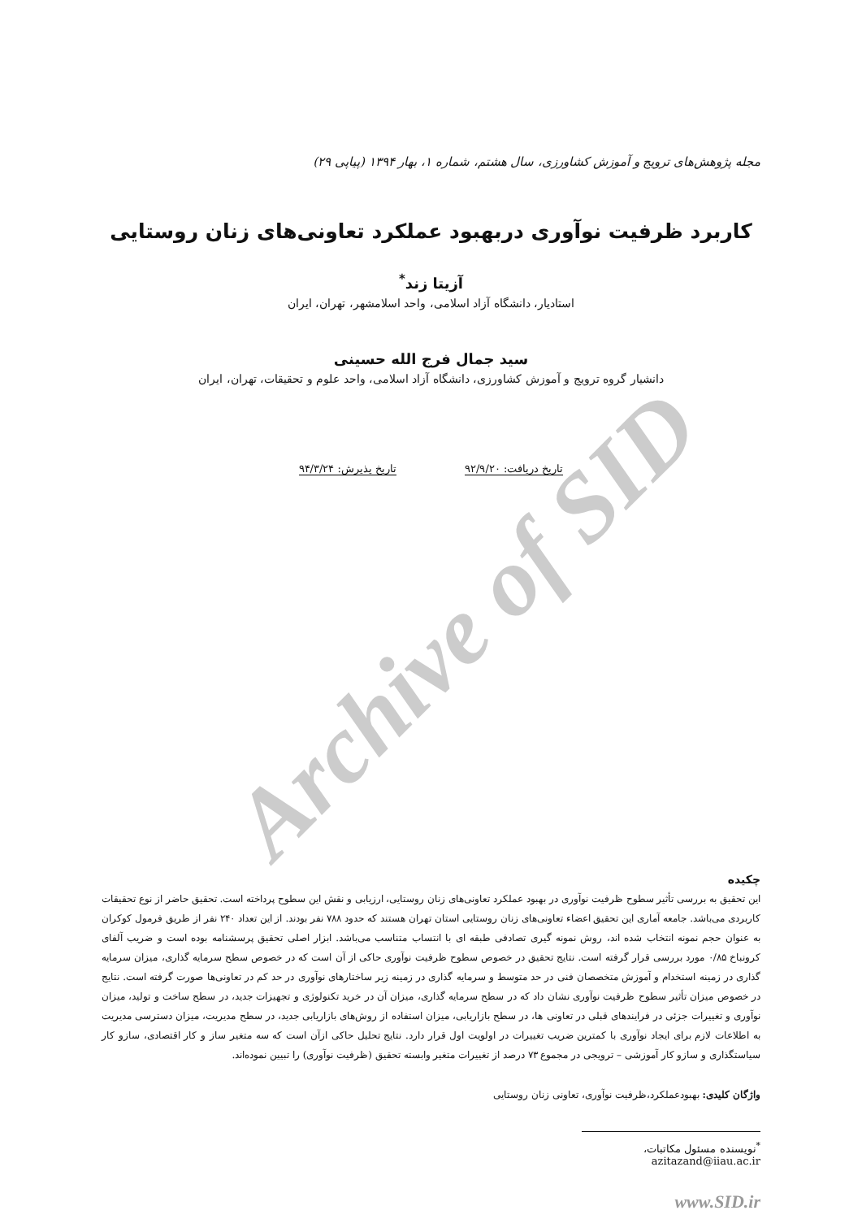Archive of SID
مجله پژوهش‌های ترویج و آموزش کشاورزی، سال هشتم، شماره ۱، بهار ۱۳۹۴ (پیاپی ۲۹)
کاربرد ظرفیت نوآوری دربهبود عملکرد تعاونی‌های زنان روستایی
آزیتا زند<sup>*</sup>
استادیار، دانشگاه آزاد اسلامی، واحد اسلامشهر، تهران، ایران
سید جمال فرج الله حسینی
دانشیار گروه ترویج و آموزش کشاورزی، دانشگاه آزاد اسلامی، واحد علوم و تحقیقات، تهران، ایران
تاریخ دریافت: ۹۲/۹/۲۰ تاریخ پذیرش: ۹۴/۳/۲۴
چکیده
این تحقیق به بررسی تأثیر سطوح ظرفیت نوآوری در بهبود عملکرد تعاونی‌های زنان روستایی، ارزیابی و نقش این سطوح پرداخته است. تحقیق حاضر از نوع تحقیقات کاربردی می‌باشد. جامعه آماری این تحقیق اعضاء تعاونی‌های زنان روستایی استان تهران هستند که حدود ۷۸۸ نفر بودند. از این تعداد ۲۴۰ نفر از طریق فرمول کوکران به عنوان حجم نمونه انتخاب شده اند، روش نمونه گیری تصادفی طبقه ای با انتساب متناسب می‌باشد. ابزار اصلی تحقیق پرسشنامه بوده است و ضریب آلفای کرونباخ ۰/۸۵ مورد بررسی قرار گرفته است. نتایج تحقیق در خصوص سطوح ظرفیت نوآوری حاکی از آن است که در خصوص سطح سرمایه گذاری، میزان سرمایه گذاری در زمینه استخدام و آموزش متخصصان فنی در حد متوسط و سرمایه گذاری در زمینه زیر ساختارهای نوآوری در حد کم در تعاونی‌ها صورت گرفته است. نتایج در خصوص میزان تأثیر سطوح ظرفیت نوآوری نشان داد که در سطح سرمایه گذاری، میزان آن در خرید تکنولوژی و تجهیزات جدید، در سطح ساخت و تولید، میزان نوآوری و تغییرات جزئی در فرایندهای قبلی در تعاونی ها، در سطح بازاریابی، میزان استفاده از روش‌های بازاریابی جدید، در سطح مدیریت، میزان دسترسی مدیریت به اطلاعات لازم برای ایجاد نوآوری با کمترین ضریب تغییرات در اولویت اول قرار دارد. نتایج تحلیل حاکی ازآن است که سه متغیر ساز و کار اقتصادی، سازو کار سیاستگذاری و سازو کار آموزشی – ترویجی در مجموع ۷۳ درصد از تغییرات متغیر وابسته تحقیق (ظرفیت نوآوری) را تبیین نموده‌اند.
واژگان کلیدی: بهبودعملکرد،ظرفیت نوآوری، تعاونی زنان روستایی
<sup>*</sup> نویسنده مسئول مکاتبات، azitazand@iiau.ac.ir
www.SID.ir